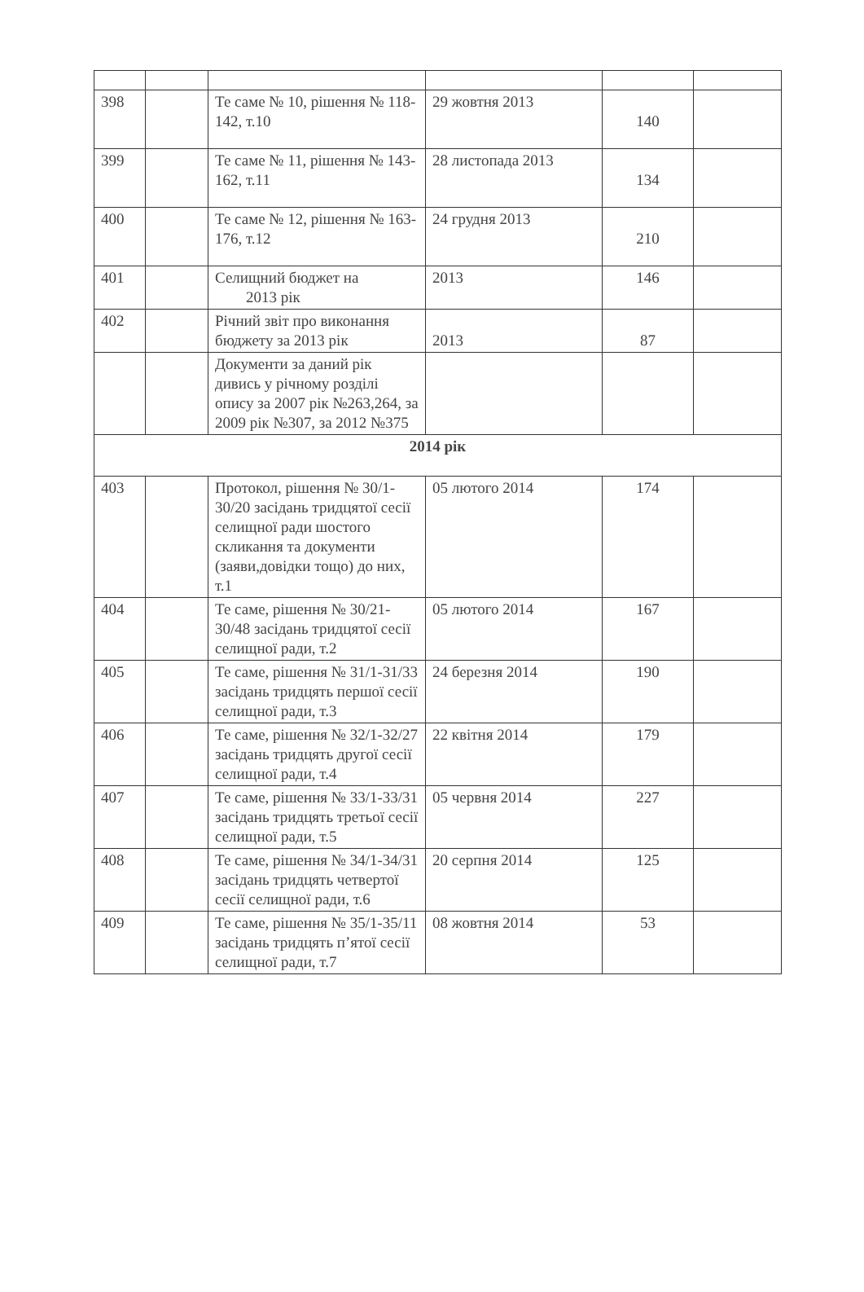| 398 | | Те саме № 10, рішення № 118-142, т.10 | 29 жовтня 2013 | 140 | |
| 399 | | Те саме № 11, рішення № 143-162, т.11 | 28 листопада 2013 | 134 | |
| 400 | | Те саме № 12, рішення № 163-176, т.12 | 24 грудня 2013 | 210 | |
| 401 | | Селищний бюджет на 2013 рік | 2013 | 146 | |
| 402 | | Річний звіт про виконання бюджету за 2013 рік | 2013 | 87 | |
| | | Документи за даний рік дивись у річному розділі опису за 2007 рік №263,264, за 2009 рік №307, за 2012 №375 | | | |
| 2014 рік | | | | | |
| 403 | | Протокол, рішення № 30/1-30/20 засідань тридцятої сесії селищної ради шостого скликання та документи (заяви,довідки тощо) до них, т.1 | 05 лютого 2014 | 174 | |
| 404 | | Те саме, рішення № 30/21-30/48 засідань тридцятої сесії селищної ради, т.2 | 05 лютого 2014 | 167 | |
| 405 | | Те саме, рішення № 31/1-31/33 засідань тридцять першої сесії селищної ради, т.3 | 24 березня 2014 | 190 | |
| 406 | | Те саме, рішення № 32/1-32/27 засідань тридцять другої сесії селищної ради, т.4 | 22 квітня 2014 | 179 | |
| 407 | | Те саме, рішення № 33/1-33/31 засідань тридцять третьої сесії селищної ради, т.5 | 05 червня 2014 | 227 | |
| 408 | | Те саме, рішення № 34/1-34/31 засідань тридцять четвертої сесії селищної ради, т.6 | 20 серпня 2014 | 125 | |
| 409 | | Те саме, рішення № 35/1-35/11 засідань тридцять п’ятої сесії селищної ради, т.7 | 08 жовтня 2014 | 53 | |